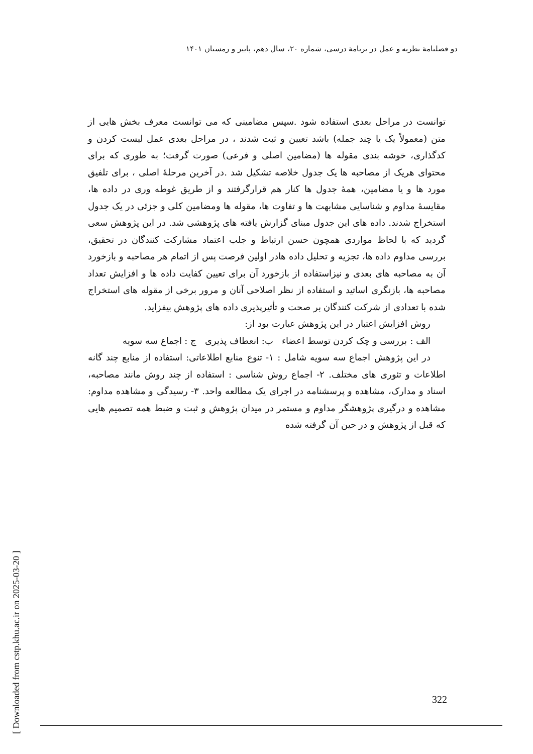دو فصلنامهٔ نظریه و عمل در برنامهٔ درسی، شماره ۲۰، سال دهم، پاییز و زمستان ۱۴۰۱
[ Downloaded from cstp.khu.ac.ir on 2025-03-20 ]
توانست در مراحل بعدی استفاده شود .سپس مضامینی که می توانست معرف بخش هایی از متن (معمولاً یک یا چند جمله) باشد تعیین و ثبت شدند ، در مراحل بعدی عمل لیست کردن و کدگذاری، خوشه بندی مقوله ها (مضامین اصلی و فرعی) صورت گرفت؛ به طوری که برای محتوای هریک از مصاحبه ها یک جدول خلاصه تشکیل شد .در آخرین مرحلهٔ اصلی ، برای تلفیق مورد ها و یا مضامین، همهٔ جدول ها کنار هم قرارگرفتند و از طریق غوطه وری در داده ها، مقایسهٔ مداوم و شناسایی مشابهت ها و تفاوت ها، مقوله ها ومضامین کلی و جزئی در یک جدول استخراج شدند. داده های این جدول مبنای گزارش یافته های پژوهشی شد. در این پژوهش سعی گردید که با لحاظ مواردی همچون حسن ارتباط و جلب اعتماد مشارکت کنندگان در تحقیق، بررسی مداوم داده ها، تجزیه و تحلیل داده هادر اولین فرصت پس از اتمام هر مصاحبه و بازخورد آن به مصاحبه های بعدی و نیزاستفاده از بازخورد آن برای تعیین کفایت داده ها و افزایش تعداد مصاحبه ها، بازنگری اساتید و استفاده از نظر اصلاحی آنان و مرور برخی از مقوله های استخراج شده با تعدادی از شرکت کنندگان بر صحت و تأثیرپذیری داده های پژوهش بیفزاید.
روش افزایش اعتبار در این پژوهش عبارت بود از:
الف : بررسی و چک کردن توسط اعضاء ب: انعطاف پذیری ج : اجماع سه سویه
در این پژوهش اجماع سه سویه شامل : ۱- تنوع منابع اطلاعاتی: استفاده از منابع چند گانه اطلاعات و تئوری های مختلف. ۲- اجماع روش شناسی : استفاده از چند روش مانند مصاحبه، اسناد و مدارک، مشاهده و پرسشنامه در اجرای یک مطالعه واحد. ۳- رسیدگی و مشاهده مداوم: مشاهده و درگیری پژوهشگر مداوم و مستمر در میدان پژوهش و ثبت و ضبط همه تصمیم هایی که قبل از پژوهش و در حین آن گرفته شده
322